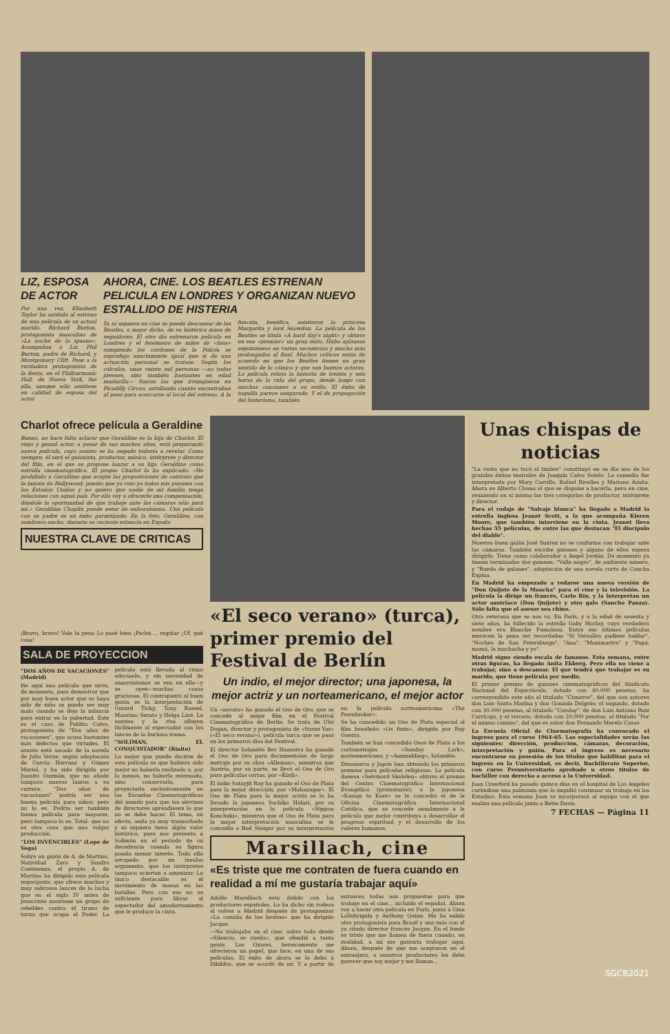LIZ, ESPOSA DE ACTOR
Por una vez, Elisabeth Taylor ha asistido al estreno de una película de su actual marido, Richard Burton, protagonista masculino de «La noche de la iguana». Acompañan a Liz, Phil Burton, padre de Richard, y Montgomery Clift. Pese a la verdadera protagonista de la fiesta, en el Philharmonic Hall, de Nueva York, fue ella, aunque sólo asistiese en calidad de esposa del actor
AHORA, CINE. LOS BEATLES ESTRENAN PELICULA EN LONDRES Y ORGANIZAN NUEVO ESTALLIDO DE HISTERIA
Ya ni siquiera en cine se puede descansar de los Beatles, o mejor dicho, de su histérica masa de seguidores. El otro día estrenaron película en Londres y el fenómeno de miles de «fans» rompiendo los cordones de la Policía se reprodujo exactamente igual que si de una actuación personal se tratase. Según los cálculos, unas veinte mil personas —no todas jóvenes, sino también bastantes en edad madurilla— fueron las que irrumpieron en Picadilly Circus, arrollando cuanto encontraban al paso para acercarse al local del estreno. A la función, benéfica, asistieron la princesa Margarita y lord Snowdon. La película de los Beatles se titula «A hard day's night» y obtuvo en esa «premier» un gran éxito. Hubo aplausos espontáneos en varias secuencias y mucho más prolongados al final. Muchos críticos están de acuerdo en que los Beatles tienen un gran sentido de lo cómico y que son buenos actores. La película relata la historia de treinta y seis horas de la vida del grupo, desde luego con muchas canciones a su estilo. El éxito de taquilla parece asegurado. Y el de propagación del histerismo, también
Charlot ofrece película a Geraldine
Bueno, no hace falta aclarar que Geraldine es la hija de Charlot. El viejo y genial actor, a pesar de sus muchos años, está preparando nueva película, cuyo asunto se ha negado todavía a revelar. Como siempre, él será el guionista, productor, músico, intérprete y director del film, en el que se propone lanzar a su hija Geraldine como estrella cinematográfica. El propio Charlot lo ha explicado: «He prohibido a Geraldine que acepte las proposiciones de contrato que le lancen de Hollywood, puesto que yo roto ya todos mis puentes con los Estados Unidos y no quiero que nadie de mi familia tenga relaciones con aquel país. Por ello voy a ofrecerle una compensación, dándole la oportunidad de que trabaje ante las cámaras sólo para mí.» Geraldine Chaplin puede estar de enhorabuena. Una película con su padre es un éxito garantizado. En la foto, Geraldine, con sombrero ancho, durante su reciente estancia en España
NUESTRA CLAVE DE CRITICAS
¡Bravo, bravo! Vale la pena Lo pasé bien ¡Psché..., regular ¡Uf, qué cosa!
SALA DE PROYECCION
"DOS AÑOS DE VACACIONES" (Madrid)
He aquí una película que sirve, de momento, para demostrar que por muy buen actor que se haya sido de niño se puede ser muy malo cuando se deja la infancia para entrar en la pubertad. Este es el caso de Pablito Calvo, protagonista de "Dos años de vacaciones", que acusa bastantes más defectos que virtudes. El asunto está sacado de la novela de Julio Verne, según adaptación de García Herranz y Gómez Muriel, y ha sido dirigida por Juanito Guzmán, que no añade tampoco nuevos lauros a su carrera. "Dos años de vacaciones" podría ser una buena película para niños; pero no lo es. Podría ser también buena película para mayores; pero tampoco lo es. Total: que no es otra cosa que una vulgar producción.
"LOS INVENCIBLES" (Lope de Vega)
Sobre un guión de A. de Martino, Natividad Zaro y Sandro Continenza, el propio A. de Martino ha dirigido esta película regocijante, que ofrece muchos y muy sabrosos lances de la lucha que en el siglo IV antes de Jesucristo mantiene un grupo de rebeldes contra el tirano de turno que ocupa el Poder. La película está llevada al ritmo adecuado, y sin necesidad de anacronismos se ven en ella—y se oyen—muchas cosas graciosas. El contrapunto al buen guión es la interpretación de Gerard Tichy, Tony Russel, Massimo Serato y Helga Liné. La sonrisa y la risa afluyen fácilmente al espectador con los lances de la burlona trama.
"SOLIMAN, EL CONQUISTADOR" (Rialto)
Lo mejor que puede decirse de esta película es que hubiera sido mejor no haberla realizado o, por lo menos, no haberla estrenado, sino conservarla, para proyectarla exclusivamente en las Escuelas Cinematográficas del mundo para que los alevines de directores aprendiesen lo que no se debe hacer. El tema, en efecto, anda ya muy trasnochado y ni siquiera tiene algún valor histórico, pues nos presenta a Solimán en el período de su decadencia cuando su figura posela menor interés. Todo ello arropado por un insulso argumento, que los intérpretes tampoco aciertan a amenizar. Lo único destacable es el movimiento de masas en las batallas. Pero con eso no es suficiente para librar al espectador del amodorramiento que le produce la cinta.
«El seco verano» (turca), primer premio del Festival de Berlín
Un indio, el mejor director; una japonesa, la mejor actriz y un norteamericano, el mejor actor
Un «novato» ha ganado el Oso de Oro, que se concede al mejor film en el Festival Cinematográfico de Berlín. Se trata de Ulvi Dogan, director y protagonista de «Susuz Yaz» («El seco verano»), película turca que se pasó en los primeros días del Festival.
El director holandés Ber Haanstra ha ganado el Oso de Oro para documentales de largo metraje por su obra «Alleman», mientras que Austria, por su parte, se llevó el Oso de Oro para películas cortas, por «Kirdi».
El indio Satayjit Ray ha ganado el Oso de Plata para la mejor dirección, por «Mahanagar». El Oso de Plata para la mejor actriz se lo ha llevado la japonesa Sachiko Hidari, por su interpretación en la película «Nippon Konchuki», mientras que el Oso de Plata para la mejor interpretación masculina se le concedía a Rod Steigar por su interpretación en la película norteamericana «The Pawnbroker».
Se ha concedido un Oso de Plata especial al film brasileño «Os fuzis», dirigida por Ruy Guerra.
También se han concedido Osos de Plata a los cortometrajes «Sunday Lark», norteamericano, y «Aanmelding», holandés.
Dinamarca y Japón han obtenido los primeros premios para películas religiosas. La película danesa «Selvmord Skolelen» obtuvo el premio del Centro Cinematográfico Internacional Evangélico (protestante); a la japonesa «Kanojo to Kare» se le concedió el de la Oficina Cinematográfica Internacional Católica, que se concede anualmente a la película que mejor contribuya a desarrollar el progreso espiritual y el desarrollo de los valores humanos.
Marsillach, cine
«Es triste que me contraten de fuera cuando en realidad a mí me gustaría trabajar aquí»
Adolfo Marsillach está dolido con los productores españoles. Lo ha dicho sin rodeos al volver a Madrid después de protagonizar «La comida de las bestias» que ha dirigido Jacque:
—No trabajaba en el cine, sobre todo desde «Silencio, se rueda», que ofendió a tanta gente. Los Ozores, heroicamente me ofrecieron un papel, que hice, en una de sus películas. El éxito de ahora se lo debo a Dibildos, que se acordó de mí. Y a partir de entonces todas son propuestas para que trabaje en el cine... incluido el español. Ahora voy a hacer otra película en París, junto a Gina Lollobrigida y Anthony Quinn. Me ha salido otro protagonista para Brasil y uno más con el ya citado director francés Jacque. En el fondo es triste que me llamen de fuera cuando, en realidad, a mí me gustaría trabajar aquí. Ahora, después de que me aceptaron en el extranjero, a nuestros productores les debe parecer que soy mejor y me llaman...
Unas chispas de noticias
"La visita que no tocó el timbre" constituyó en su día uno de los grandes éxitos teatrales de Joaquín Calvo Sotelo. La comedia fue interpretada por Mary Carrillo, Rafael Rivelles y Mariano Azaña. Ahora es Alberto Closas el que se dispone a hacerla, pero en cine, reuniendo en sí mismo las tres categorías de productor, intérprete y director.
Para el rodaje de "Salvaje blanca" ha llegado a Madrid la estrella inglesa Jeanet Scott, a la que acompaña Kieren Moore, que también interviene en la cinta. Jeanet lleva hechas 55 películas, de entre las que destacan "El discípulo del diablo".
Nuestro buen galán José Suárez no se conforma con trabajar ante las cámaras. También escribe guiones y alguno de ellos espera dirigirlo. Tiene como colaborador a Angel Jordán. De momento ya tienen terminados dos guiones: "Valle negro", de ambiente minero, y "Rueda de galanes", adaptación de una novela corta de Concha Espina.
En Madrid ha empezado a rodarse una nueva versión de "Don Quijote de la Mancha" para el cine y la televisión. La película la dirige un francés, Carlo Rin, y la interpretan un actor austríaco (Don Quijote) y otro galo (Sancho Panza). Sólo falta que el asesor sea chino.
Otra veterana que se nos va. En París, y a la edad de sesenta y siete años, ha fallecido la estrella Gaby Morlay, cuyo verdadero nombre era Blanche Fumoleau. Entre sus últimas películas merecen la pena ser recordadas "Si Versalles pudiese hablar", "Noches de San Petersburgo", "Ana", "Montmartre" y "Papá, mamá, la muchacha y yo".
Madrid sigue siendo escala de famosos. Esta semana, entre otras figuras, ha llegado Anita Ekberg. Pero ella no viene a trabajar, sino a descansar. El que tendrá que trabajar es su marido, que tiene película por medio.
El primer premio de guiones cinematográficos del Sindicato Nacional del Espectáculo, dotado con 40.000 pesetas, ha correspondido este año al titulado "Cisneros", del que son autores don Luis Santa Marina y don Gonzalo Delgrás; el segundo, dotado con 30.000 pesetas, al titulado "Cotolay", de don Luis Antonio Ruiz Carricajo, y el tercero, dotado con 20.000 pesetas, al titulado "Por el mismo camino", del que es autor don Fernando Merelo Casas.
La Escuela Oficial de Cinematografía ha convocado el ingreso para el curso 1964-65. Las especialidades serán las siguientes: dirección, producción, cámaras, decoración, interpretación y guión. Para el ingreso es necesario encontrarse en posesión de los títulos que habilitan para el ingreso en la Universidad, es decir, Bachillerato Superior, con curso Preuniversitario aprobado u otros títulos de bachiller con derecho a acceso a la Universidad.
Joan Crawford ha pasado quince días en el hospital de Los Angeles curándose una pulmonía que la impidió continuar su trabajo en los Estudios. Esta semana Joan se incorporará al equipo con el que realiza una película junto a Bette Davis.
7 FECHAS — Página 11
SGCB2021